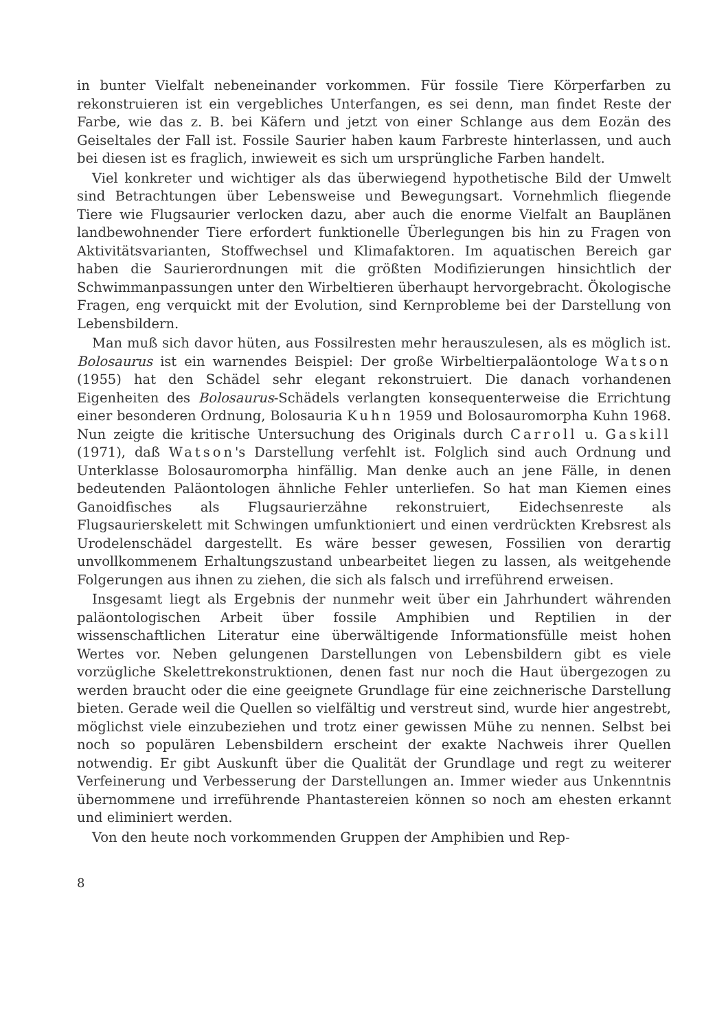in bunter Vielfalt nebeneinander vorkommen. Für fossile Tiere Körperfarben zu rekonstruieren ist ein vergebliches Unterfangen, es sei denn, man findet Reste der Farbe, wie das z. B. bei Käfern und jetzt von einer Schlange aus dem Eozän des Geiseltales der Fall ist. Fossile Saurier haben kaum Farbreste hinterlassen, und auch bei diesen ist es fraglich, inwieweit es sich um ursprüngliche Farben handelt.
Viel konkreter und wichtiger als das überwiegend hypothetische Bild der Umwelt sind Betrachtungen über Lebensweise und Bewegungsart. Vornehmlich fliegende Tiere wie Flugsaurier verlocken dazu, aber auch die enorme Vielfalt an Bauplänen landbewohnender Tiere erfordert funktionelle Überlegungen bis hin zu Fragen von Aktivitätsvarianten, Stoffwechsel und Klimafaktoren. Im aquatischen Bereich gar haben die Saurierordnungen mit die größten Modifizierungen hinsichtlich der Schwimmanpassungen unter den Wirbeltieren überhaupt hervorgebracht. Ökologische Fragen, eng verquickt mit der Evolution, sind Kernprobleme bei der Darstellung von Lebensbildern.
Man muß sich davor hüten, aus Fossilresten mehr herauszulesen, als es möglich ist. Bolosaurus ist ein warnendes Beispiel: Der große Wirbeltierpaläontologe Watson (1955) hat den Schädel sehr elegant rekonstruiert. Die danach vorhandenen Eigenheiten des Bolosaurus-Schädels verlangten konsequenterweise die Errichtung einer besonderen Ordnung, Bolosauria Kuhn 1959 und Bolosauromorpha Kuhn 1968. Nun zeigte die kritische Untersuchung des Originals durch Carroll u. Gaskill (1971), daß Watson's Darstellung verfehlt ist. Folglich sind auch Ordnung und Unterklasse Bolosauromorpha hinfällig. Man denke auch an jene Fälle, in denen bedeutenden Paläontologen ähnliche Fehler unterliefen. So hat man Kiemen eines Ganoidfisches als Flugsaurierzähne rekonstruiert, Eidechsenreste als Flugsaurierskelett mit Schwingen umfunktioniert und einen verdrückten Krebsrest als Urodelenschädel dargestellt. Es wäre besser gewesen, Fossilien von derartig unvollkommenem Erhaltungszustand unbearbeitet liegen zu lassen, als weitgehende Folgerungen aus ihnen zu ziehen, die sich als falsch und irreführend erweisen.
Insgesamt liegt als Ergebnis der nunmehr weit über ein Jahrhundert währenden paläontologischen Arbeit über fossile Amphibien und Reptilien in der wissenschaftlichen Literatur eine überwältigende Informationsfülle meist hohen Wertes vor. Neben gelungenen Darstellungen von Lebensbildern gibt es viele vorzügliche Skelettrekonstruktionen, denen fast nur noch die Haut übergezogen zu werden braucht oder die eine geeignete Grundlage für eine zeichnerische Darstellung bieten. Gerade weil die Quellen so vielfältig und verstreut sind, wurde hier angestrebt, möglichst viele einzubeziehen und trotz einer gewissen Mühe zu nennen. Selbst bei noch so populären Lebensbildern erscheint der exakte Nachweis ihrer Quellen notwendig. Er gibt Auskunft über die Qualität der Grundlage und regt zu weiterer Verfeinerung und Verbesserung der Darstellungen an. Immer wieder aus Unkenntnis übernommene und irreführende Phantastereien können so noch am ehesten erkannt und eliminiert werden.
Von den heute noch vorkommenden Gruppen der Amphibien und Rep-
8